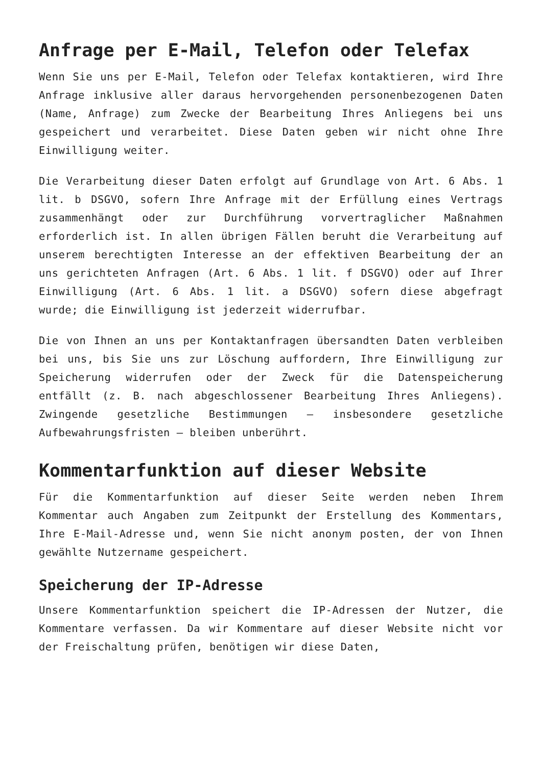Anfrage per E-Mail, Telefon oder Telefax
Wenn Sie uns per E-Mail, Telefon oder Telefax kontaktieren, wird Ihre Anfrage inklusive aller daraus hervorgehenden personenbezogenen Daten (Name, Anfrage) zum Zwecke der Bearbeitung Ihres Anliegens bei uns gespeichert und verarbeitet. Diese Daten geben wir nicht ohne Ihre Einwilligung weiter.
Die Verarbeitung dieser Daten erfolgt auf Grundlage von Art. 6 Abs. 1 lit. b DSGVO, sofern Ihre Anfrage mit der Erfüllung eines Vertrags zusammenhängt oder zur Durchführung vorvertraglicher Maßnahmen erforderlich ist. In allen übrigen Fällen beruht die Verarbeitung auf unserem berechtigten Interesse an der effektiven Bearbeitung der an uns gerichteten Anfragen (Art. 6 Abs. 1 lit. f DSGVO) oder auf Ihrer Einwilligung (Art. 6 Abs. 1 lit. a DSGVO) sofern diese abgefragt wurde; die Einwilligung ist jederzeit widerrufbar.
Die von Ihnen an uns per Kontaktanfragen übersandten Daten verbleiben bei uns, bis Sie uns zur Löschung auffordern, Ihre Einwilligung zur Speicherung widerrufen oder der Zweck für die Datenspeicherung entfällt (z. B. nach abgeschlossener Bearbeitung Ihres Anliegens). Zwingende gesetzliche Bestimmungen – insbesondere gesetzliche Aufbewahrungsfristen – bleiben unberührt.
Kommentarfunktion auf dieser Website
Für die Kommentarfunktion auf dieser Seite werden neben Ihrem Kommentar auch Angaben zum Zeitpunkt der Erstellung des Kommentars, Ihre E-Mail-Adresse und, wenn Sie nicht anonym posten, der von Ihnen gewählte Nutzername gespeichert.
Speicherung der IP-Adresse
Unsere Kommentarfunktion speichert die IP-Adressen der Nutzer, die Kommentare verfassen. Da wir Kommentare auf dieser Website nicht vor der Freischaltung prüfen, benötigen wir diese Daten,